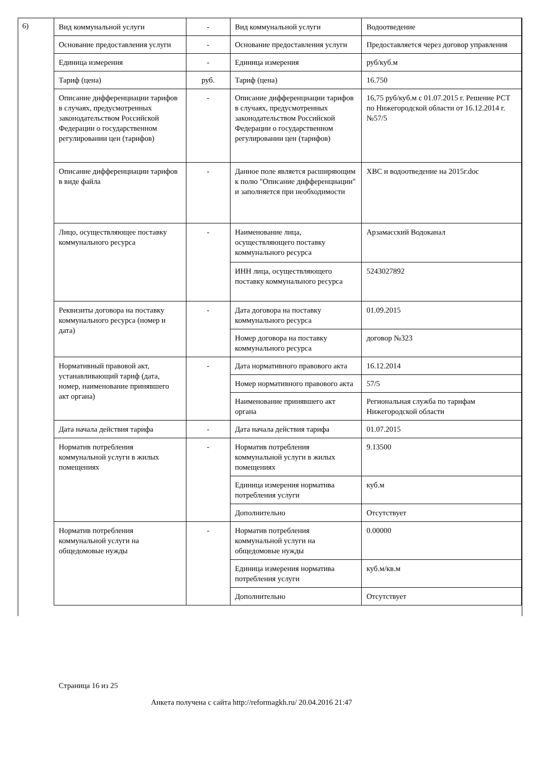6)
| Вид коммунальной услуги | - | Вид коммунальной услуги | Водоотведение |
| Основание предоставления услуги | - | Основание предоставления услуги | Предоставляется через договор управления |
| Единица измерения | - | Единица измерения | руб/куб.м |
| Тариф (цена) | руб. | Тариф (цена) | 16.750 |
| Описание дифференциации тарифов в случаях, предусмотренных законодательством Российской Федерации о государственном регулировании цен (тарифов) | - | Описание дифференциации тарифов в случаях, предусмотренных законодательством Российской Федерации о государственном регулировании цен (тарифов) | 16,75 руб/куб.м с 01.07.2015 г. Решение РСТ по Нижегородской области от 16.12.2014 г. №57/5 |
| Описание дифференциации тарифов в виде файла | - | Данное поле является расширяющим к полю "Описание дифференциации" и заполняется при необходимости | ХВС и водоотведение на 2015г.doc |
| Лицо, осуществляющее поставку коммунального ресурса | - | Наименование лица, осуществляющего поставку коммунального ресурса | Арзамасский Водоканал |
| | | ИНН лица, осуществляющего поставку коммунального ресурса | 5243027892 |
| Реквизиты договора на поставку коммунального ресурса (номер и дата) | - | Дата договора на поставку коммунального ресурса | 01.09.2015 |
| | | Номер договора на поставку коммунального ресурса | договор №323 |
| Нормативный правовой акт, устанавливающий тариф (дата, номер, наименование принявшего акт органа) | - | Дата нормативного правового акта | 16.12.2014 |
| | | Номер нормативного правового акта | 57/5 |
| | | Наименование принявшего акт органа | Региональная служба по тарифам Нижегородской области |
| Дата начала действия тарифа | - | Дата начала действия тарифа | 01.07.2015 |
| Норматив потребления коммунальной услуги в жилых помещениях | - | Норматив потребления коммунальной услуги в жилых помещениях | 9.13500 |
| | | Единица измерения норматива потребления услуги | куб.м |
| | | Дополнительно | Отсутствует |
| Норматив потребления коммунальной услуги на общедомовые нужды | - | Норматив потребления коммунальной услуги на общедомовые нужды | 0.00000 |
| | | Единица измерения норматива потребления услуги | куб.м/кв.м |
| | | Дополнительно | Отсутствует |
Страница 16 из 25
Анкета получена с сайта http://reformagkh.ru/ 20.04.2016 21:47